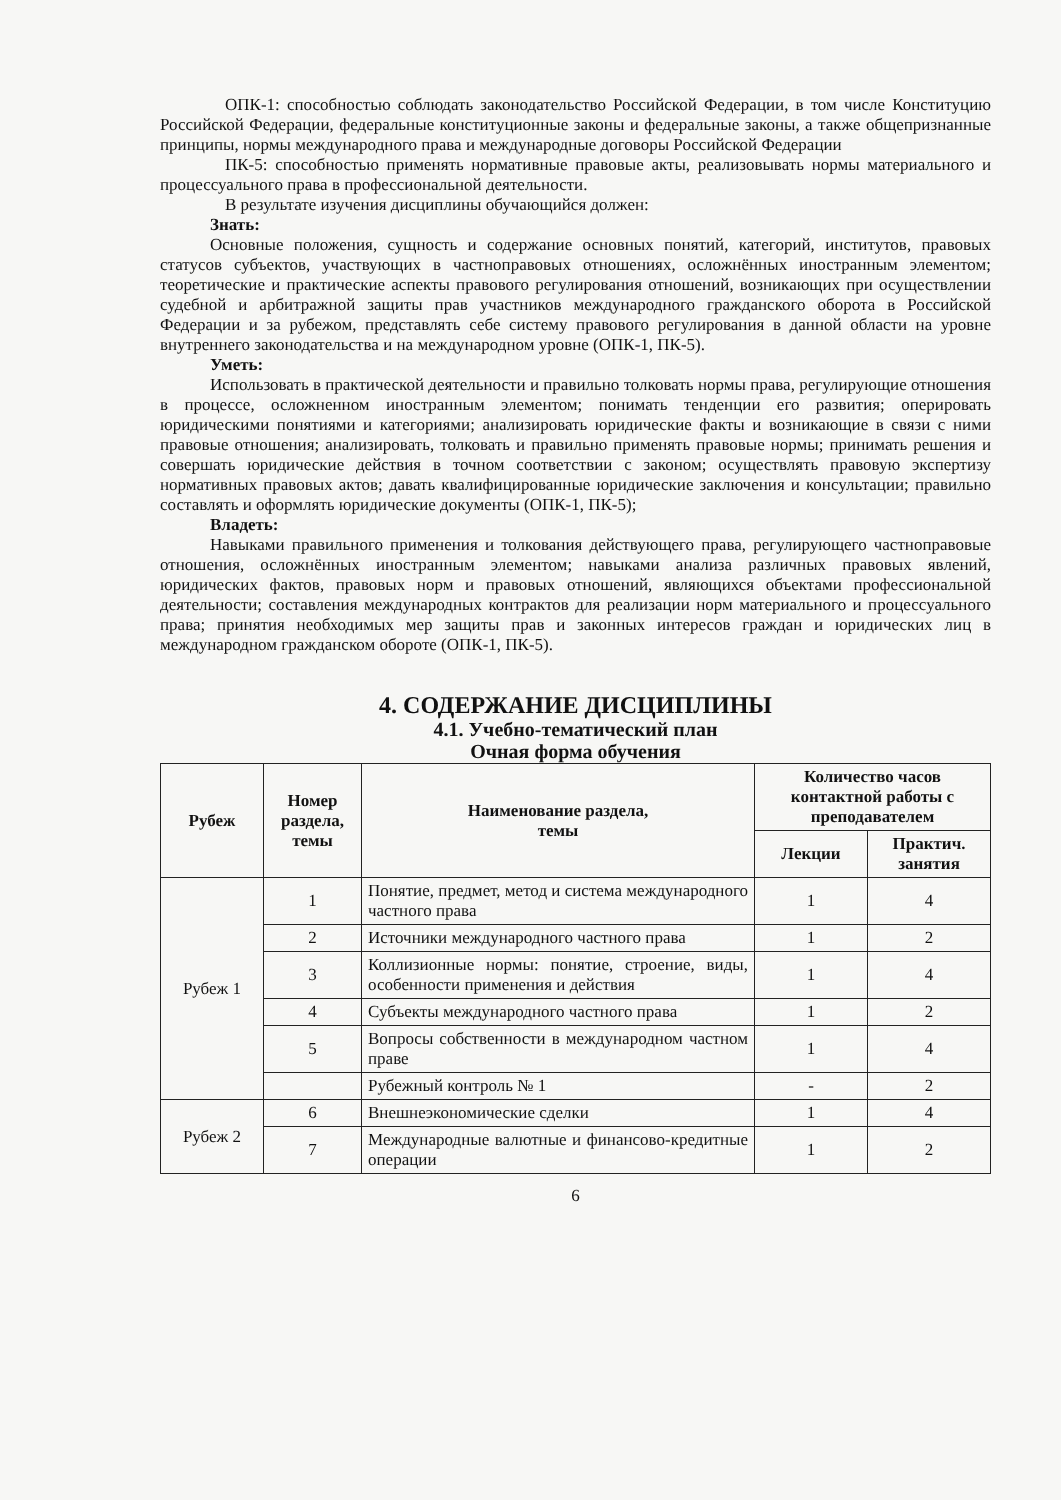ОПК-1: способностью соблюдать законодательство Российской Федерации, в том числе Конституцию Российской Федерации, федеральные конституционные законы и федеральные законы, а также общепризнанные принципы, нормы международного права и международные договоры Российской Федерации
ПК-5: способностью применять нормативные правовые акты, реализовывать нормы материального и процессуального права в профессиональной деятельности.
В результате изучения дисциплины обучающийся должен:
Знать:
Основные положения, сущность и содержание основных понятий, категорий, институтов, правовых статусов субъектов, участвующих в частноправовых отношениях, осложнённых иностранным элементом; теоретические и практические аспекты правового регулирования отношений, возникающих при осуществлении судебной и арбитражной защиты прав участников международного гражданского оборота в Российской Федерации и за рубежом, представлять себе систему правового регулирования в данной области на уровне внутреннего законодательства и на международном уровне (ОПК-1, ПК-5).
Уметь:
Использовать в практической деятельности и правильно толковать нормы права, регулирующие отношения в процессе, осложненном иностранным элементом; понимать тенденции его развития; оперировать юридическими понятиями и категориями; анализировать юридические факты и возникающие в связи с ними правовые отношения; анализировать, толковать и правильно применять правовые нормы; принимать решения и совершать юридические действия в точном соответствии с законом; осуществлять правовую экспертизу нормативных правовых актов; давать квалифицированные юридические заключения и консультации; правильно составлять и оформлять юридические документы (ОПК-1, ПК-5);
Владеть:
Навыками правильного применения и толкования действующего права, регулирующего частноправовые отношения, осложнённых иностранным элементом; навыками анализа различных правовых явлений, юридических фактов, правовых норм и правовых отношений, являющихся объектами профессиональной деятельности; составления международных контрактов для реализации норм материального и процессуального права; принятия необходимых мер защиты прав и законных интересов граждан и юридических лиц в международном гражданском обороте (ОПК-1, ПК-5).
4. СОДЕРЖАНИЕ ДИСЦИПЛИНЫ
4.1. Учебно-тематический план
Очная форма обучения
| Рубеж | Номер раздела, темы | Наименование раздела, темы | Количество часов контактной работы с преподавателем | |
| --- | --- | --- | --- | --- |
| | | | Лекции | Практич. занятия |
| Рубеж 1 | 1 | Понятие, предмет, метод и система международного частного права | 1 | 4 |
| | 2 | Источники международного частного права | 1 | 2 |
| | 3 | Коллизионные нормы: понятие, строение, виды, особенности применения и действия | 1 | 4 |
| | 4 | Субъекты международного частного права | 1 | 2 |
| | 5 | Вопросы собственности в международном частном праве | 1 | 4 |
| | | Рубежный контроль № 1 | - | 2 |
| Рубеж 2 | 6 | Внешнеэкономические сделки | 1 | 4 |
| | 7 | Международные валютные и финансово-кредитные операции | 1 | 2 |
6